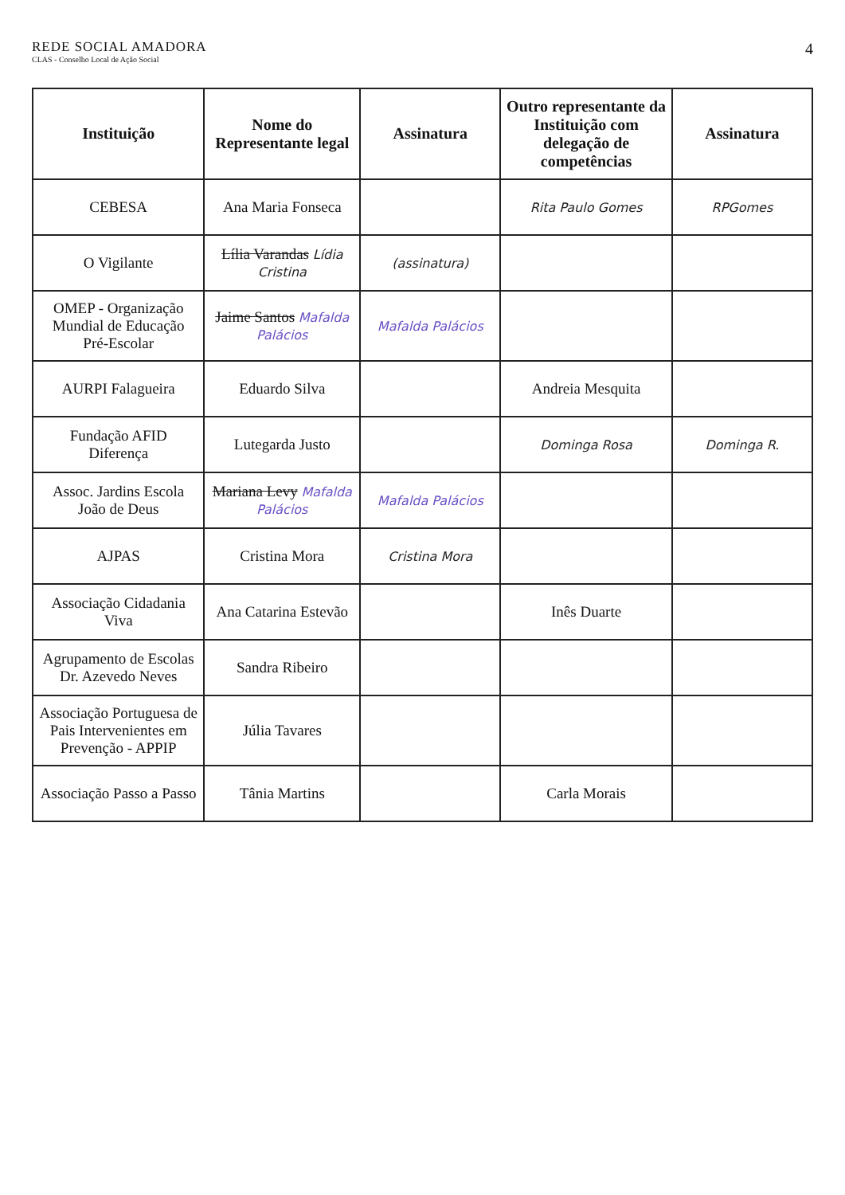REDE SOCIAL AMADORA
CLAS - Conselho Local de Ação Social
4
| Instituição | Nome do Representante legal | Assinatura | Outro representante da Instituição com delegação de competências | Assinatura |
| --- | --- | --- | --- | --- |
| CEBESA | Ana Maria Fonseca | | Rita Paulo Gomes | RPGomes |
| O Vigilante | Lília Varandas Lídia Cristina | (assinatura) | | |
| OMEP - Organização Mundial de Educação Pré-Escolar | Jaime Santos Mafalda Palácios | Mafalda Palácios | | |
| AURPI Falagueira | Eduardo Silva | | Andreia Mesquita | |
| Fundação AFID Diferença | Lutegarda Justo | | Dominga Rosa | Dominga R. |
| Assoc. Jardins Escola João de Deus | Mariana Levy Mafalda Palácios | Mafalda Palácios | | |
| AJPAS | Cristina Mora | Cristina Mora | | |
| Associação Cidadania Viva | Ana Catarina Estevão | | Inês Duarte | |
| Agrupamento de Escolas Dr. Azevedo Neves | Sandra Ribeiro | | | |
| Associação Portuguesa de Pais Intervenientes em Prevenção - APPIP | Júlia Tavares | | | |
| Associação Passo a Passo | Tânia Martins | | Carla Morais | |